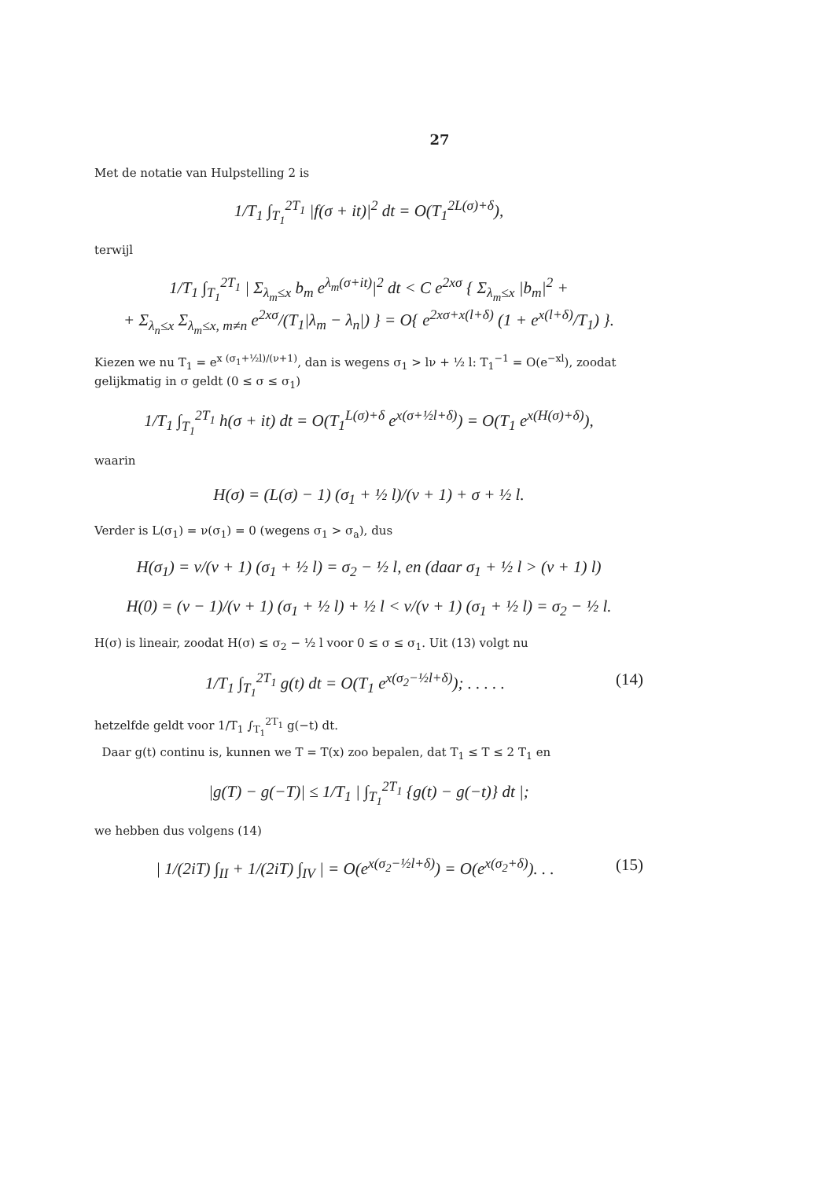27
Met de notatie van Hulpstelling 2 is
1/T<sub>1</sub> ∫<sub>T<sub>1</sub></sub><sup>2T<sub>1</sub></sup> |f(σ + it)|<sup>2</sup> dt = O(T<sub>1</sub><sup>2L(σ)+δ</sup>),
terwijl
1/T<sub>1</sub> ∫<sub>T<sub>1</sub></sub><sup>2T<sub>1</sub></sup> | Σ<sub>λ<sub>m</sub>≤x</sub> b<sub>m</sub> e<sup>λ<sub>m</sub>(σ+it)</sup>|<sup>2</sup> dt < C e<sup>2xσ</sup> { Σ<sub>λ<sub>m</sub>≤x</sub> |b<sub>m</sub>|<sup>2</sup> +
+ Σ<sub>λ<sub>n</sub>≤x</sub> Σ<sub>λ<sub>m</sub>≤x, m≠n</sub> e<sup>2xσ</sup>/(T<sub>1</sub>|λ<sub>m</sub> − λ<sub>n</sub>|) } = O{ e<sup>2xσ+x(l+δ)</sup> (1 + e<sup>x(l+δ)</sup>/T<sub>1</sub>) }.
Kiezen we nu T<sub>1</sub> = e<sup>x (σ<sub>1</sub>+½l)/(ν+1)</sup>, dan is wegens σ<sub>1</sub> > lν + ½ l: T<sub>1</sub><sup>−1</sup> = O(e<sup>−xl</sup>), zoodat gelijkmatig in σ geldt (0 ≤ σ ≤ σ<sub>1</sub>)
1/T<sub>1</sub> ∫<sub>T<sub>1</sub></sub><sup>2T<sub>1</sub></sup> h(σ + it) dt = O(T<sub>1</sub><sup>L(σ)+δ</sup> e<sup>x(σ+½l+δ)</sup>) = O(T<sub>1</sub> e<sup>x(H(σ)+δ)</sup>),
waarin
H(σ) = (L(σ) − 1) (σ<sub>1</sub> + ½ l)/(ν + 1) + σ + ½ l.
Verder is L(σ<sub>1</sub>) = ν(σ<sub>1</sub>) = 0 (wegens σ<sub>1</sub> > σ<sub>a</sub>), dus
H(σ<sub>1</sub>) = ν/(ν + 1) (σ<sub>1</sub> + ½ l) = σ<sub>2</sub> − ½ l, en (daar σ<sub>1</sub> + ½ l > (ν + 1) l)
H(0) = (ν − 1)/(ν + 1) (σ<sub>1</sub> + ½ l) + ½ l < ν/(ν + 1) (σ<sub>1</sub> + ½ l) = σ<sub>2</sub> − ½ l.
H(σ) is lineair, zoodat H(σ) ≤ σ<sub>2</sub> − ½ l voor 0 ≤ σ ≤ σ<sub>1</sub>. Uit (13) volgt nu
1/T<sub>1</sub> ∫<sub>T<sub>1</sub></sub><sup>2T<sub>1</sub></sup> g(t) dt = O(T<sub>1</sub> e<sup>x(σ<sub>2</sub>−½l+δ)</sup>); . . . . . (14)
hetzelfde geldt voor 1/T<sub>1</sub> ∫<sub>T<sub>1</sub></sub><sup>2T<sub>1</sub></sup> g(−t) dt.
Daar g(t) continu is, kunnen we T = T(x) zoo bepalen, dat T<sub>1</sub> ≤ T ≤ 2 T<sub>1</sub> en
|g(T) − g(−T)| ≤ 1/T<sub>1</sub> | ∫<sub>T<sub>1</sub></sub><sup>2T<sub>1</sub></sup> {g(t) − g(−t)} dt |;
we hebben dus volgens (14)
| 1/(2iT) ∫<sub>II</sub> + 1/(2iT) ∫<sub>IV</sub> | = O(e<sup>x(σ<sub>2</sub>−½l+δ)</sup>) = O(e<sup>x(σ<sub>2</sub>+δ)</sup>). . . (15)